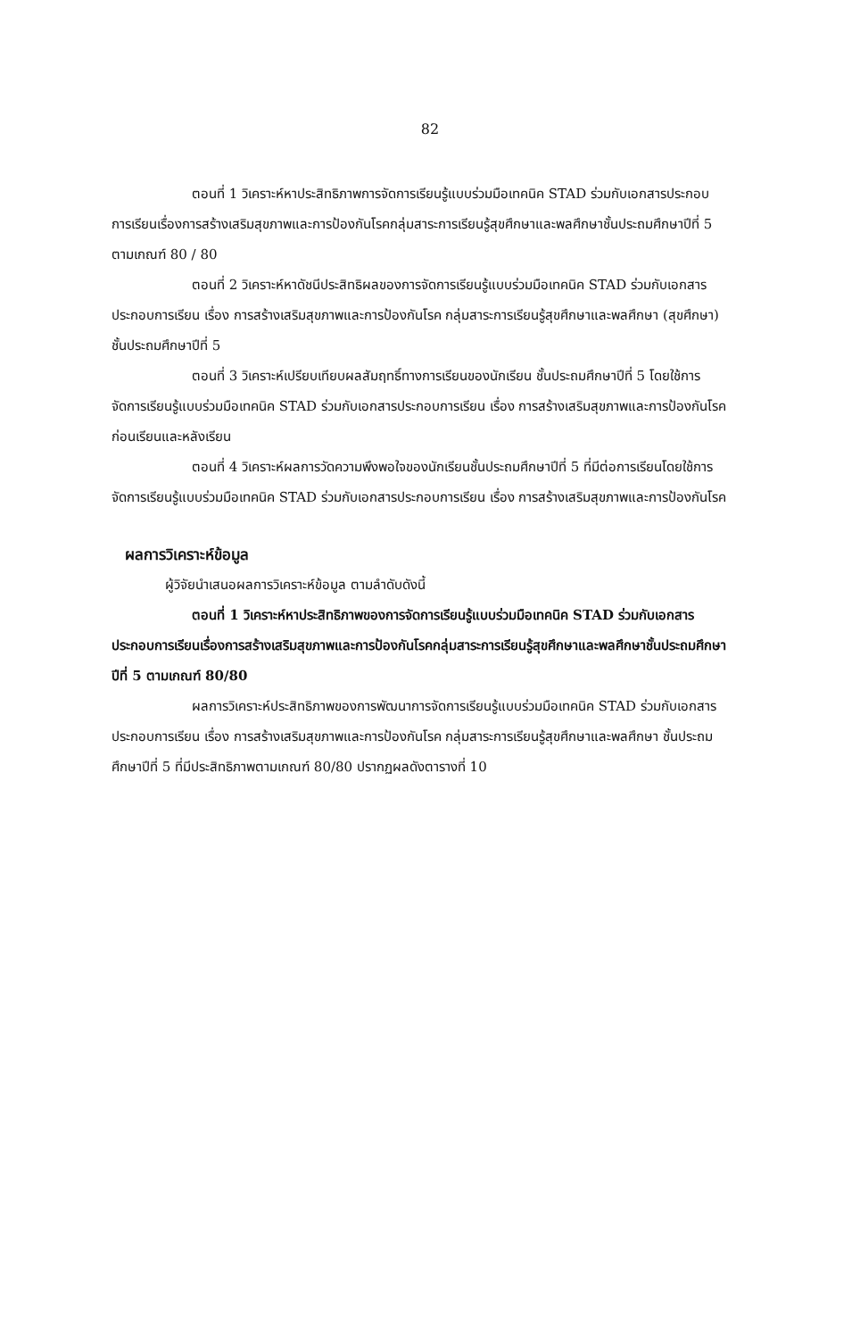82
ตอนที่ 1 วิเคราะห์หาประสิทธิภาพการจัดการเรียนรู้แบบร่วมมือเทคนิค STAD ร่วมกับเอกสารประกอบการเรียนเรื่องการสร้างเสริมสุขภาพและการป้องกันโรคกลุ่มสาระการเรียนรู้สุขศึกษาและพลศึกษาชั้นประถมศึกษาปีที่ 5 ตามเกณฑ์ 80 / 80
ตอนที่ 2 วิเคราะห์หาดัชนีประสิทธิผลของการจัดการเรียนรู้แบบร่วมมือเทคนิค STAD ร่วมกับเอกสารประกอบการเรียน เรื่อง การสร้างเสริมสุขภาพและการป้องกันโรค กลุ่มสาระการเรียนรู้สุขศึกษาและพลศึกษา (สุขศึกษา) ชั้นประถมศึกษาปีที่ 5
ตอนที่ 3 วิเคราะห์เปรียบเทียบผลสัมฤทธิ์ทางการเรียนของนักเรียน ชั้นประถมศึกษาปีที่ 5 โดยใช้การจัดการเรียนรู้แบบร่วมมือเทคนิค STAD ร่วมกับเอกสารประกอบการเรียน เรื่อง การสร้างเสริมสุขภาพและการป้องกันโรค ก่อนเรียนและหลังเรียน
ตอนที่ 4 วิเคราะห์ผลการวัดความพึงพอใจของนักเรียนชั้นประถมศึกษาปีที่ 5 ที่มีต่อการเรียนโดยใช้การจัดการเรียนรู้แบบร่วมมือเทคนิค STAD ร่วมกับเอกสารประกอบการเรียน เรื่อง การสร้างเสริมสุขภาพและการป้องกันโรค
ผลการวิเคราะห์ข้อมูล
ผู้วิจัยนำเสนอผลการวิเคราะห์ข้อมูล ตามลำดับดังนี้
ตอนที่ 1 วิเคราะห์หาประสิทธิภาพของการจัดการเรียนรู้แบบร่วมมือเทคนิค STAD ร่วมกับเอกสารประกอบการเรียนเรื่องการสร้างเสริมสุขภาพและการป้องกันโรคกลุ่มสาระการเรียนรู้สุขศึกษาและพลศึกษาชั้นประถมศึกษาปีที่ 5 ตามเกณฑ์ 80/80
ผลการวิเคราะห์ประสิทธิภาพของการพัฒนาการจัดการเรียนรู้แบบร่วมมือเทคนิค STAD ร่วมกับเอกสารประกอบการเรียน เรื่อง การสร้างเสริมสุขภาพและการป้องกันโรค กลุ่มสาระการเรียนรู้สุขศึกษาและพลศึกษา ชั้นประถมศึกษาปีที่ 5 ที่มีประสิทธิภาพตามเกณฑ์ 80/80 ปรากฏผลดังตารางที่ 10